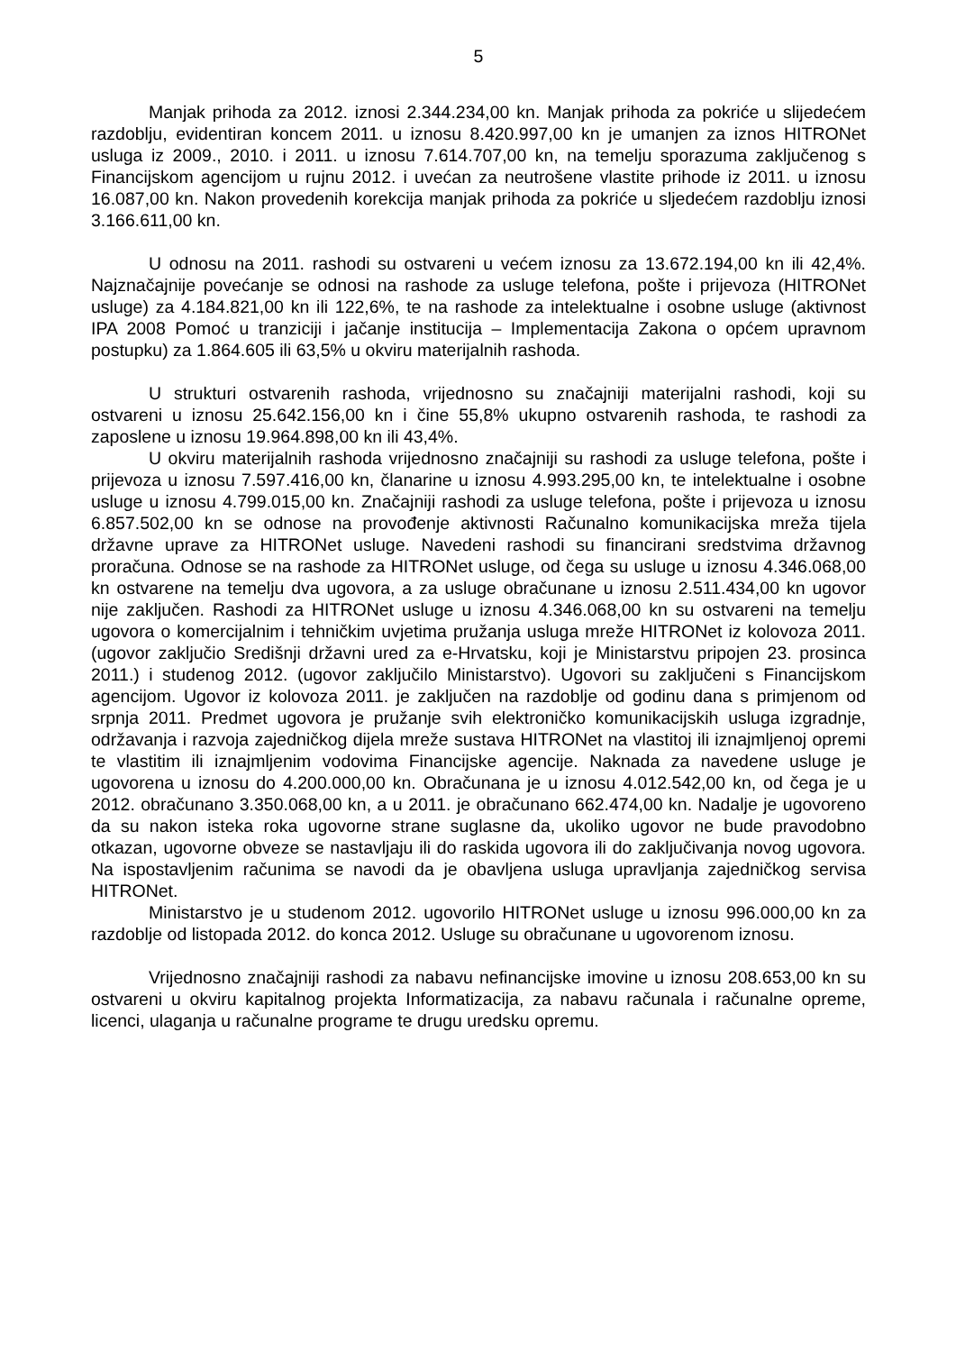5
Manjak prihoda za 2012. iznosi 2.344.234,00 kn. Manjak prihoda za pokriće u slijedećem razdoblju, evidentiran koncem 2011. u iznosu 8.420.997,00 kn je umanjen za iznos HITRONet usluga iz 2009., 2010. i 2011. u iznosu 7.614.707,00 kn, na temelju sporazuma zaključenog s Financijskom agencijom u rujnu 2012. i uvećan za neutrošene vlastite prihode iz 2011. u iznosu 16.087,00 kn. Nakon provedenih korekcija manjak prihoda za pokriće u sljedećem razdoblju iznosi 3.166.611,00 kn.
U odnosu na 2011. rashodi su ostvareni u većem iznosu za 13.672.194,00 kn ili 42,4%. Najznačajnije povećanje se odnosi na rashode za usluge telefona, pošte i prijevoza (HITRONet usluge) za 4.184.821,00 kn ili 122,6%, te na rashode za intelektualne i osobne usluge (aktivnost IPA 2008 Pomoć u tranziciji i jačanje institucija – Implementacija Zakona o općem upravnom postupku) za 1.864.605 ili 63,5% u okviru materijalnih rashoda.
U strukturi ostvarenih rashoda, vrijednosno su značajniji materijalni rashodi, koji su ostvareni u iznosu 25.642.156,00 kn i čine 55,8% ukupno ostvarenih rashoda, te rashodi za zaposlene u iznosu 19.964.898,00 kn ili 43,4%.
U okviru materijalnih rashoda vrijednosno značajniji su rashodi za usluge telefona, pošte i prijevoza u iznosu 7.597.416,00 kn, članarine u iznosu 4.993.295,00 kn, te intelektualne i osobne usluge u iznosu 4.799.015,00 kn. Značajniji rashodi za usluge telefona, pošte i prijevoza u iznosu 6.857.502,00 kn se odnose na provođenje aktivnosti Računalno komunikacijska mreža tijela državne uprave za HITRONet usluge. Navedeni rashodi su financirani sredstvima državnog proračuna. Odnose se na rashode za HITRONet usluge, od čega su usluge u iznosu 4.346.068,00 kn ostvarene na temelju dva ugovora, a za usluge obračunane u iznosu 2.511.434,00 kn ugovor nije zaključen. Rashodi za HITRONet usluge u iznosu 4.346.068,00 kn su ostvareni na temelju ugovora o komercijalnim i tehničkim uvjetima pružanja usluga mreže HITRONet iz kolovoza 2011. (ugovor zaključio Središnji državni ured za e-Hrvatsku, koji je Ministarstvu pripojen 23. prosinca 2011.) i studenog 2012. (ugovor zaključilo Ministarstvo). Ugovori su zaključeni s Financijskom agencijom. Ugovor iz kolovoza 2011. je zaključen na razdoblje od godinu dana s primjenom od srpnja 2011. Predmet ugovora je pružanje svih elektroničko komunikacijskih usluga izgradnje, održavanja i razvoja zajedničkog dijela mreže sustava HITRONet na vlastitoj ili iznajmljenoj opremi te vlastitim ili iznajmljenim vodovima Financijske agencije. Naknada za navedene usluge je ugovorena u iznosu do 4.200.000,00 kn. Obračunana je u iznosu 4.012.542,00 kn, od čega je u 2012. obračunano 3.350.068,00 kn, a u 2011. je obračunano 662.474,00 kn. Nadalje je ugovoreno da su nakon isteka roka ugovorne strane suglasne da, ukoliko ugovor ne bude pravodobno otkazan, ugovorne obveze se nastavljaju ili do raskida ugovora ili do zaključivanja novog ugovora. Na ispostavljenim računima se navodi da je obavljena usluga upravljanja zajedničkog servisa HITRONet.
Ministarstvo je u studenom 2012. ugovorilo HITRONet usluge u iznosu 996.000,00 kn za razdoblje od listopada 2012. do konca 2012. Usluge su obračunane u ugovorenom iznosu.
Vrijednosno značajniji rashodi za nabavu nefinancijske imovine u iznosu 208.653,00 kn su ostvareni u okviru kapitalnog projekta Informatizacija, za nabavu računala i računalne opreme, licenci, ulaganja u računalne programe te drugu uredsku opremu.